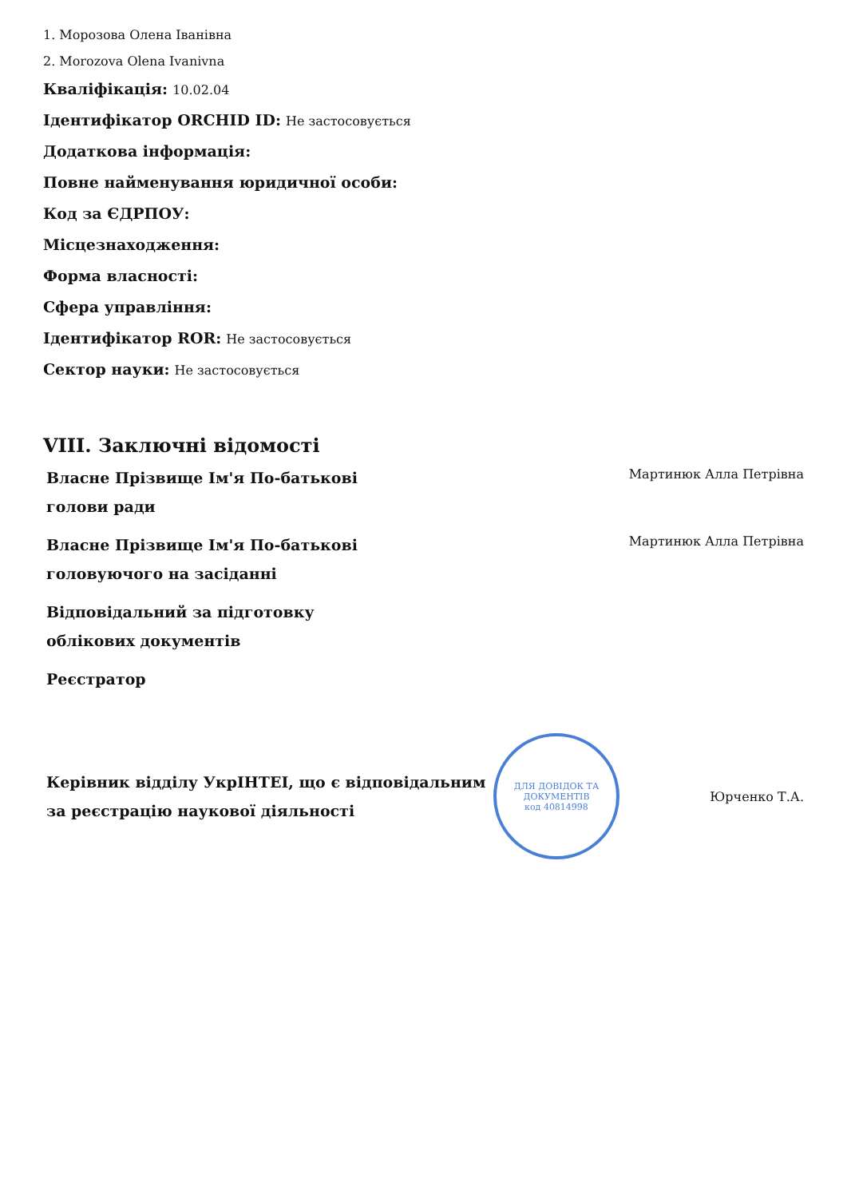1. Морозова Олена Іванівна
2. Morozova Olena Ivanivna
Кваліфікація: 10.02.04
Ідентифікатор ORCHID ID: Не застосовується
Додаткова інформація:
Повне найменування юридичної особи:
Код за ЄДРПОУ:
Місцезнаходження:
Форма власності:
Сфера управління:
Ідентифікатор ROR: Не застосовується
Сектор науки: Не застосовується
VIII. Заключні відомості
Власне Прізвище Ім'я По-батькові голови ради
Мартинюк Алла Петрівна
Власне Прізвище Ім'я По-батькові головуючого на засіданні
Мартинюк Алла Петрівна
Відповідальний за підготовку облікових документів
Реєстратор
Керівник відділу УкрІНТЕІ, що є відповідальним за реєстрацію наукової діяльності
ДЛЯ ДОВІДОК ТА ДОКУМЕНТІВ
код 40814998
Юрченко Т.А.